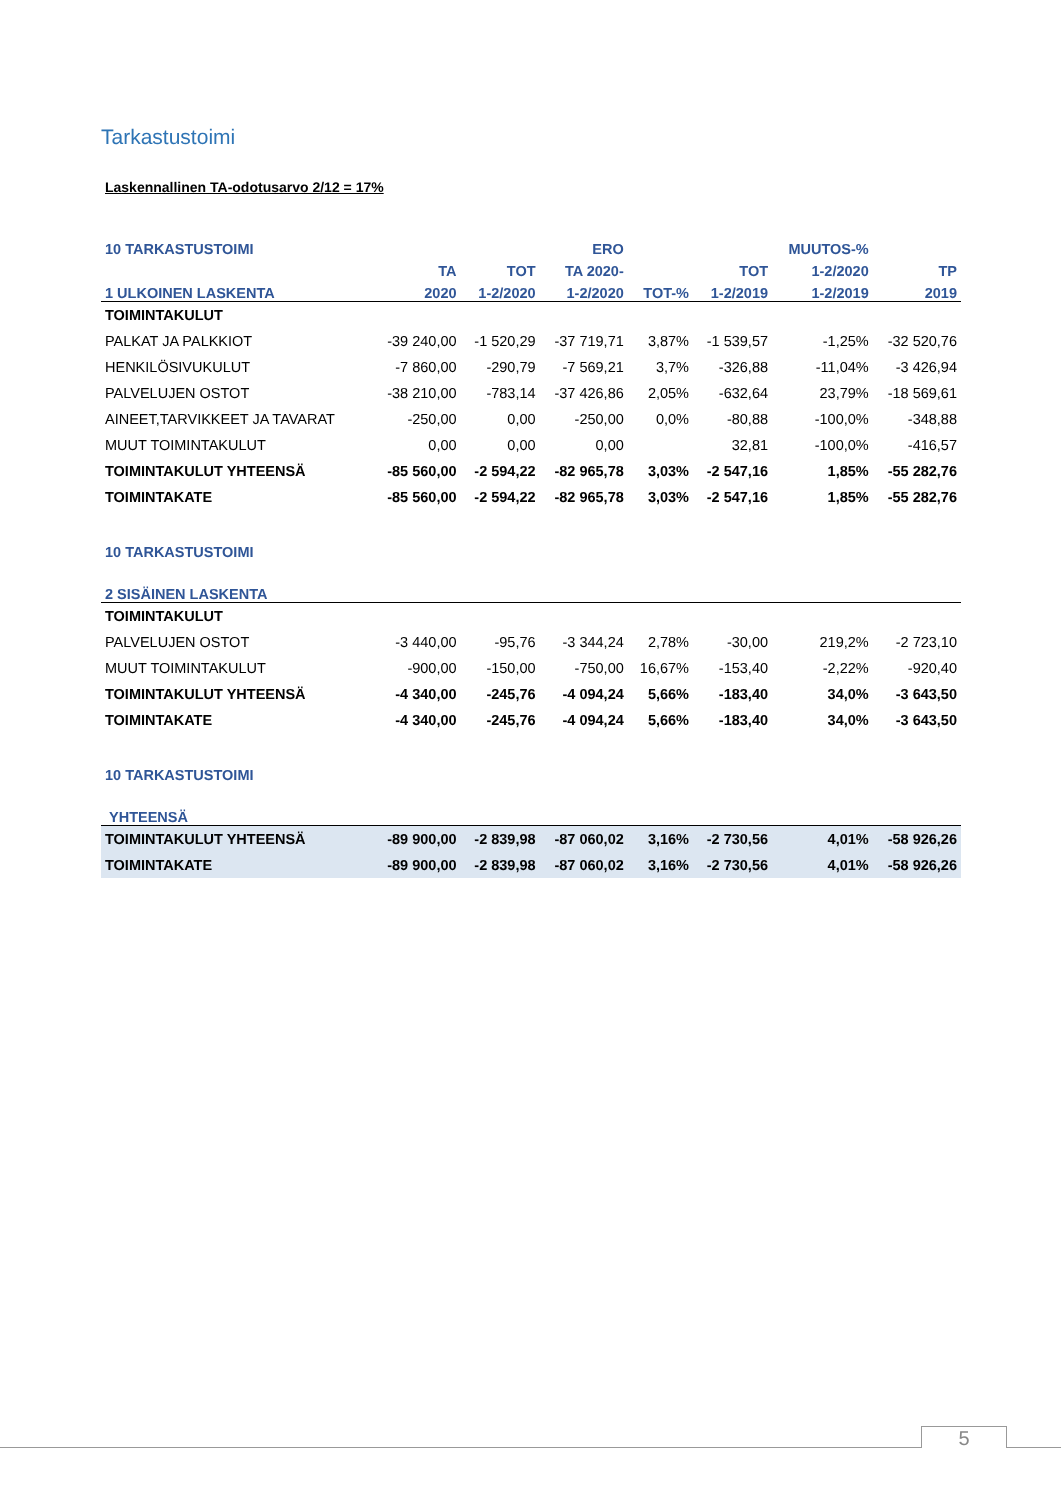Tarkastustoimi
Laskennallinen TA-odotusarvo 2/12 = 17%
| 10 TARKASTUSTOIMI | | | ERO | | | MUUTOS-% | |
| --- | --- | --- | --- | --- | --- | --- | --- |
| | TA | TOT | TA 2020- | | TOT | 1-2/2020 | TP |
| 1 ULKOINEN LASKENTA | 2020 | 1-2/2020 | 1-2/2020 | TOT-% | 1-2/2019 | 1-2/2019 | 2019 |
| TOIMINTAKULUT | | | | | | | |
| PALKAT JA PALKKIOT | -39 240,00 | -1 520,29 | -37 719,71 | 3,87% | -1 539,57 | -1,25% | -32 520,76 |
| HENKILÖSIVUKULUT | -7 860,00 | -290,79 | -7 569,21 | 3,7% | -326,88 | -11,04% | -3 426,94 |
| PALVELUJEN OSTOT | -38 210,00 | -783,14 | -37 426,86 | 2,05% | -632,64 | 23,79% | -18 569,61 |
| AINEET,TARVIKKEET JA TAVARAT | -250,00 | 0,00 | -250,00 | 0,0% | -80,88 | -100,0% | -348,88 |
| MUUT TOIMINTAKULUT | 0,00 | 0,00 | 0,00 | | 32,81 | -100,0% | -416,57 |
| TOIMINTAKULUT YHTEENSÄ | -85 560,00 | -2 594,22 | -82 965,78 | 3,03% | -2 547,16 | 1,85% | -55 282,76 |
| TOIMINTAKATE | -85 560,00 | -2 594,22 | -82 965,78 | 3,03% | -2 547,16 | 1,85% | -55 282,76 |
| 10 TARKASTUSTOIMI | | | | | | | |
| 2 SISÄINEN LASKENTA | | | | | | | |
| TOIMINTAKULUT | | | | | | | |
| PALVELUJEN OSTOT | -3 440,00 | -95,76 | -3 344,24 | 2,78% | -30,00 | 219,2% | -2 723,10 |
| MUUT TOIMINTAKULUT | -900,00 | -150,00 | -750,00 | 16,67% | -153,40 | -2,22% | -920,40 |
| TOIMINTAKULUT YHTEENSÄ | -4 340,00 | -245,76 | -4 094,24 | 5,66% | -183,40 | 34,0% | -3 643,50 |
| TOIMINTAKATE | -4 340,00 | -245,76 | -4 094,24 | 5,66% | -183,40 | 34,0% | -3 643,50 |
| 10 TARKASTUSTOIMI | | | | | | | |
| YHTEENSÄ | | | | | | | |
| TOIMINTAKULUT YHTEENSÄ | -89 900,00 | -2 839,98 | -87 060,02 | 3,16% | -2 730,56 | 4,01% | -58 926,26 |
| TOIMINTAKATE | -89 900,00 | -2 839,98 | -87 060,02 | 3,16% | -2 730,56 | 4,01% | -58 926,26 |
5